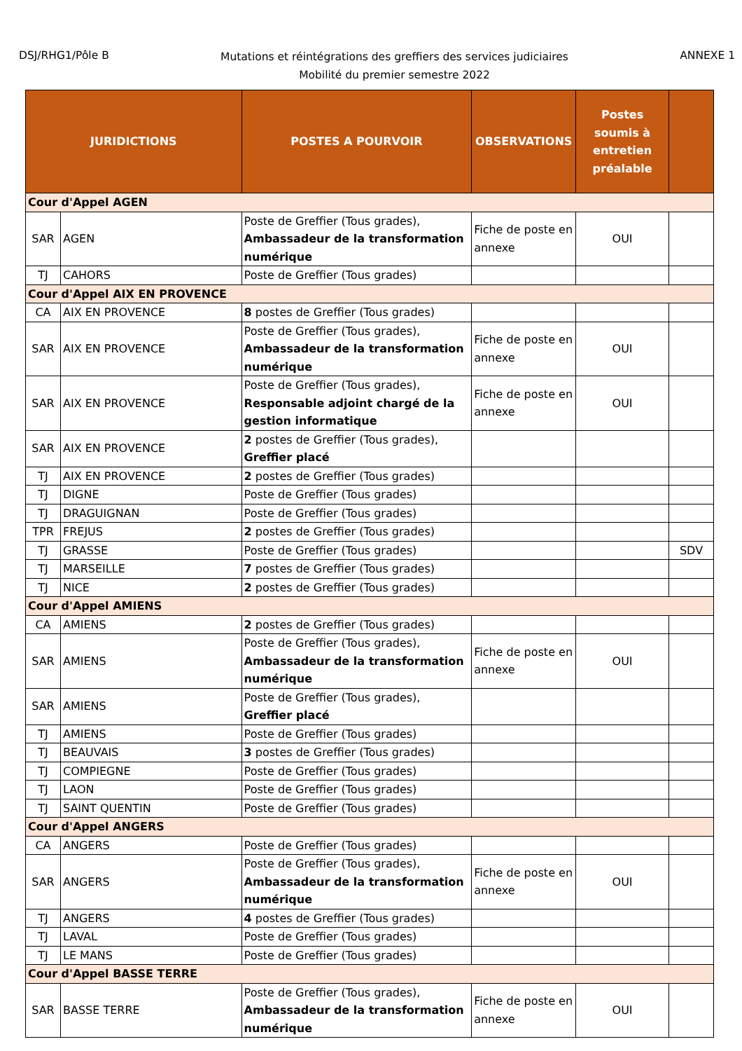DSJ/RHG1/Pôle B
Mutations et réintégrations des greffiers des services judiciaires
Mobilité du premier semestre 2022
ANNEXE 1
| JURIDICTIONS | | POSTES A POURVOIR | OBSERVATIONS | Postes soumis à entretien préalable | |
| --- | --- | --- | --- | --- | --- |
| Cour d'Appel AGEN | | | | | |
| SAR | AGEN | Poste de Greffier (Tous grades), Ambassadeur de la transformation numérique | Fiche de poste en annexe | OUI | |
| TJ | CAHORS | Poste de Greffier (Tous grades) | | | |
| Cour d'Appel AIX EN PROVENCE | | | | | |
| CA | AIX EN PROVENCE | 8 postes de Greffier (Tous grades) | | | |
| SAR | AIX EN PROVENCE | Poste de Greffier (Tous grades), Ambassadeur de la transformation numérique | Fiche de poste en annexe | OUI | |
| SAR | AIX EN PROVENCE | Poste de Greffier (Tous grades), Responsable adjoint chargé de la gestion informatique | Fiche de poste en annexe | OUI | |
| SAR | AIX EN PROVENCE | 2 postes de Greffier (Tous grades), Greffier placé | | | |
| TJ | AIX EN PROVENCE | 2 postes de Greffier (Tous grades) | | | |
| TJ | DIGNE | Poste de Greffier (Tous grades) | | | |
| TJ | DRAGUIGNAN | Poste de Greffier (Tous grades) | | | |
| TPR | FREJUS | 2 postes de Greffier (Tous grades) | | | |
| TJ | GRASSE | Poste de Greffier (Tous grades) | | | SDV |
| TJ | MARSEILLE | 7 postes de Greffier (Tous grades) | | | |
| TJ | NICE | 2 postes de Greffier (Tous grades) | | | |
| Cour d'Appel AMIENS | | | | | |
| CA | AMIENS | 2 postes de Greffier (Tous grades) | | | |
| SAR | AMIENS | Poste de Greffier (Tous grades), Ambassadeur de la transformation numérique | Fiche de poste en annexe | OUI | |
| SAR | AMIENS | Poste de Greffier (Tous grades), Greffier placé | | | |
| TJ | AMIENS | Poste de Greffier (Tous grades) | | | |
| TJ | BEAUVAIS | 3 postes de Greffier (Tous grades) | | | |
| TJ | COMPIEGNE | Poste de Greffier (Tous grades) | | | |
| TJ | LAON | Poste de Greffier (Tous grades) | | | |
| TJ | SAINT QUENTIN | Poste de Greffier (Tous grades) | | | |
| Cour d'Appel ANGERS | | | | | |
| CA | ANGERS | Poste de Greffier (Tous grades) | | | |
| SAR | ANGERS | Poste de Greffier (Tous grades), Ambassadeur de la transformation numérique | Fiche de poste en annexe | OUI | |
| TJ | ANGERS | 4 postes de Greffier (Tous grades) | | | |
| TJ | LAVAL | Poste de Greffier (Tous grades) | | | |
| TJ | LE MANS | Poste de Greffier (Tous grades) | | | |
| Cour d'Appel BASSE TERRE | | | | | |
| SAR | BASSE TERRE | Poste de Greffier (Tous grades), Ambassadeur de la transformation numérique | Fiche de poste en annexe | OUI | |